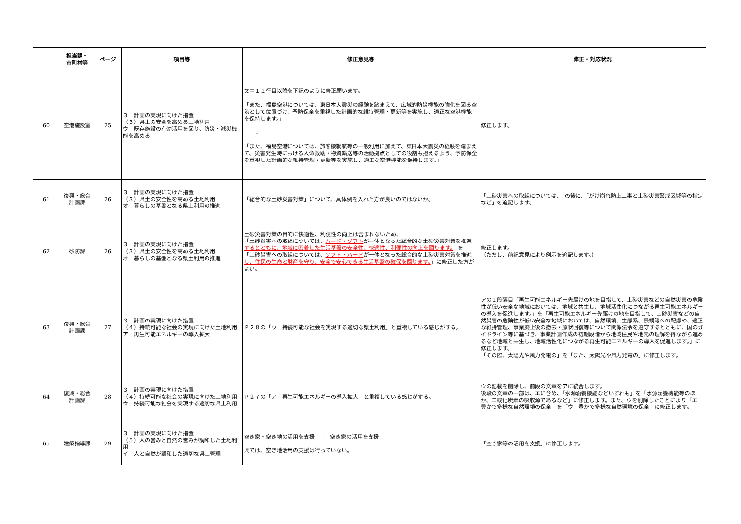| | 担当課・ 市町村等 | ページ | 項目等 | 修正意見等 | 修正・対応状況 |
| --- | --- | --- | --- | --- | --- |
| 60 | 空港施設室 | 25 | ３ 計画の実現に向けた措置 （３）県土の安全を高める土地利用 ウ 既存施設の有効活用を図り、防災・減災機能を高める | 文中１１行目以降を下記のように修正願います。 「また、福島空港については、東日本大震災の経験を踏まえて、広域的防災機能の強化を図る空港として位置づけ、予防保全を重視した計画的な維持管理・更新等を実施し、適正な空港機能を保持します。」 ↓ 「また、福島空港については、旅客機就航等の一般利用に加えて、東日本大震災の経験を踏まえて、災害発生時における人命救助・物資輸送等の活動拠点としての役割も担えるよう、予防保全を重視した計画的な維持管理・更新等を実施し、適正な空港機能を保持します。」 | 修正します。 |
| 61 | 復興・総合計画課 | 26 | ３ 計画の実現に向けた措置 （３）県土の安全性を高める土地利用 オ 暮らしの基盤となる県土利用の推進 | 「総合的な土砂災害対策」について、具体例を入れた方が良いのではないか。 | 「土砂災害への取組については、」の後に、「がけ崩れ防止工事と土砂災害警戒区域等の指定など」を追記します。 |
| 62 | 砂防課 | 26 | ３ 計画の実現に向けた措置 （３）県土の安全性を高める土地利用 オ 暮らしの基盤となる県土利用の推進 | 土砂災害対策の目的に快適性、利便性の向上は含まれないため、 「土砂災害への取組については、 ハード・ソフト が一体となった総合的な土砂災害対策を推進 するとともに、地域に密着した生活基盤の安全性、快適性、利便性の向上を図ります。 」を 「土砂災害への取組については、 ソフト・ハード が一体となった総合的な土砂災害対策を推進 し、住民の生命と財産を守り、安全で安心できる生活基盤の確保を図ります。 」に修正した方がよい。 | 修正します。 （ただし、前記意見により例示を追記します。） |
| 63 | 復興・総合計画課 | 27 | ３ 計画の実現に向けた措置 （４）持続可能な社会の実現に向けた土地利用 ア 再生可能エネルギーの導入拡大 | Ｐ２８の「ウ 持続可能な社会を実現する適切な県土利用」と重複している感じがする。 | アの１段落目「再生可能エネルギー先駆けの地を目指して、土砂災害などの自然災害の危険性が低い安全な地域においては、地域と共生し、地域活性化につながる再生可能エネルギーの導入を促進します。」を「再生可能エネルギー先駆けの地を目指して、土砂災害などの自然災害の危険性が低い安全な地域においては、自然環境、生態系、景観等への配慮や、適正な維持管理、事業廃止後の撤去・原状回復等について関係法令を遵守するとともに、国のガイドライン等に基づき、事業計画作成の初期段階から地域住民や地元の理解を得ながら進めるなど地域と共生し、地域活性化につながる再生可能エネルギーの導入を促進します。」に修正します。 「その際、太陽光や風力発電の」を「また、太陽光や風力発電の」に修正します。 |
| 64 | 復興・総合計画課 | 28 | ３ 計画の実現に向けた措置 （４）持続可能な社会の実現に向けた土地利用 ウ 持続可能な社会を実現する適切な県土利用 | Ｐ２７の「ア 再生可能エネルギーの導入拡大」と重複している感じがする。 | ウの記載を削除し、前段の文章をアに統合します。 後段の文章の一部は、エに含め、「水源涵養機能などいずれも」を「水源涵養機能等のほか、二酸化炭素の吸収源であるなど」に修正します。また、ウを削除したことにより「エ 豊かで多様な自然環境の保全」を「ウ 豊かで多様な自然環境の保全」に修正します。 |
| 65 | 建築指導課 | 29 | ３ 計画の実現に向けた措置 （５）人の営みと自然の営みが調和した土地利用 イ 人と自然が調和した適切な県土管理 | 空き家・空き地の活用を支援 → 空き家の活用を支援 県では、空き地活用の支援は行っていない。 | 「空き家等の活用を支援」に修正します。 |